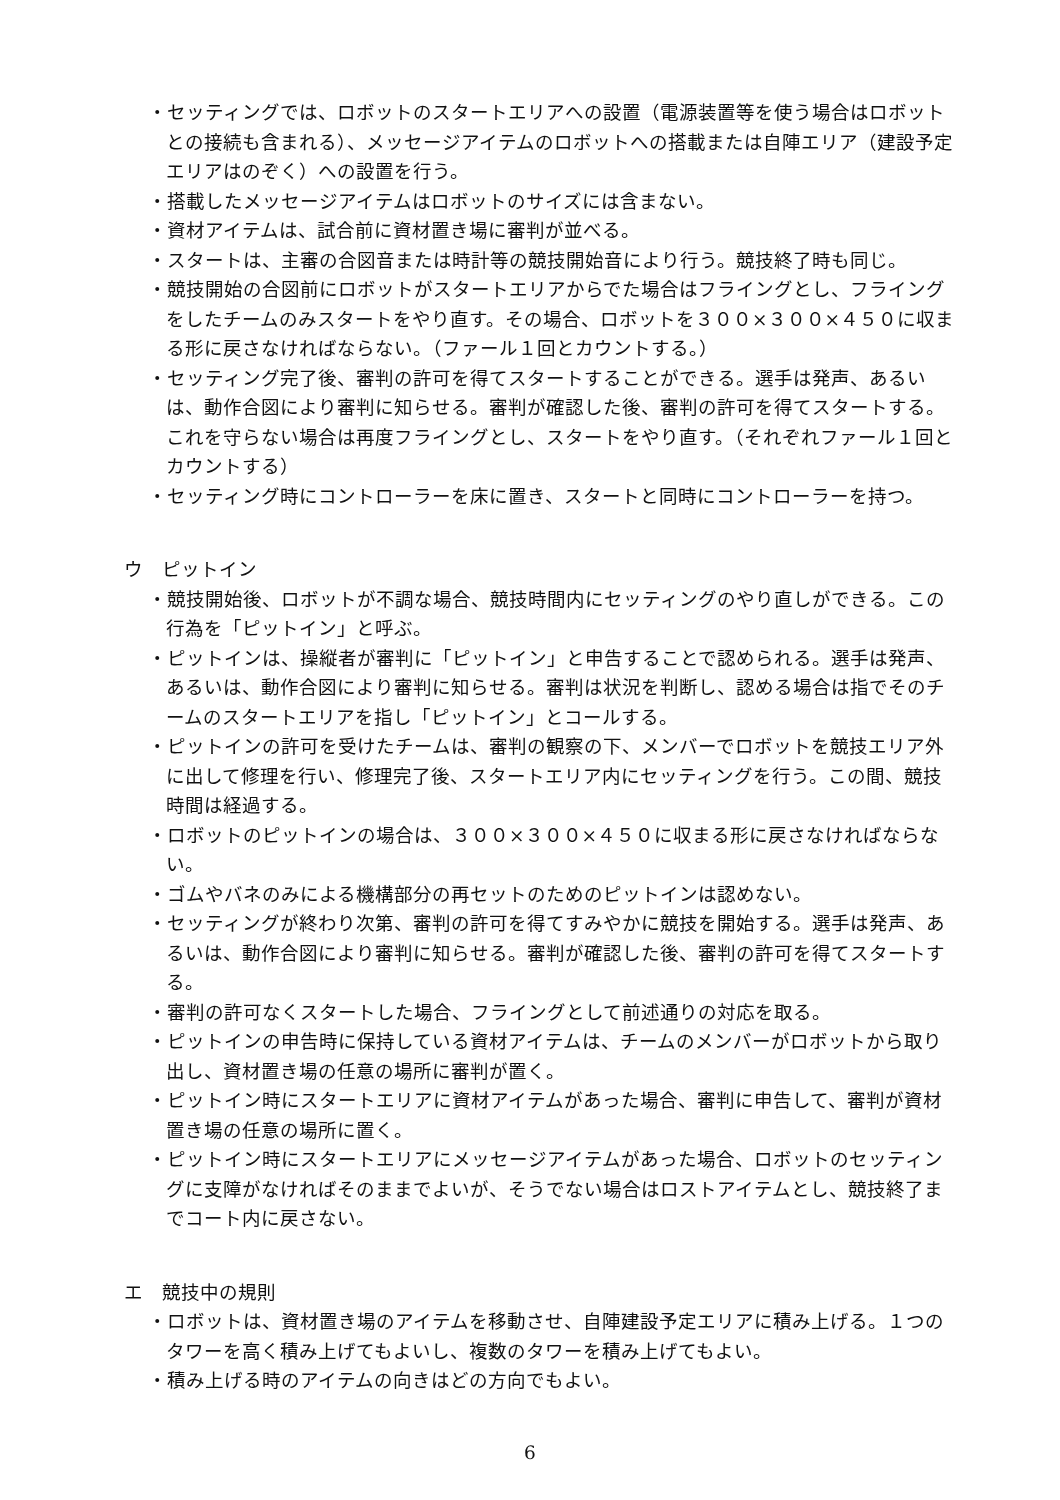・セッティングでは、ロボットのスタートエリアへの設置（電源装置等を使う場合はロボットとの接続も含まれる）、メッセージアイテムのロボットへの搭載または自陣エリア（建設予定エリアはのぞく）への設置を行う。
・搭載したメッセージアイテムはロボットのサイズには含まない。
・資材アイテムは、試合前に資材置き場に審判が並べる。
・スタートは、主審の合図音または時計等の競技開始音により行う。競技終了時も同じ。
・競技開始の合図前にロボットがスタートエリアからでた場合はフライングとし、フライングをしたチームのみスタートをやり直す。その場合、ロボットを３００×３００×４５０に収まる形に戻さなければならない。（ファール１回とカウントする。）
・セッティング完了後、審判の許可を得てスタートすることができる。選手は発声、あるいは、動作合図により審判に知らせる。審判が確認した後、審判の許可を得てスタートする。これを守らない場合は再度フライングとし、スタートをやり直す。（それぞれファール１回とカウントする）
・セッティング時にコントローラーを床に置き、スタートと同時にコントローラーを持つ。
ウ　ピットイン
・競技開始後、ロボットが不調な場合、競技時間内にセッティングのやり直しができる。この行為を「ピットイン」と呼ぶ。
・ピットインは、操縦者が審判に「ピットイン」と申告することで認められる。選手は発声、あるいは、動作合図により審判に知らせる。審判は状況を判断し、認める場合は指でそのチームのスタートエリアを指し「ピットイン」とコールする。
・ピットインの許可を受けたチームは、審判の観察の下、メンバーでロボットを競技エリア外に出して修理を行い、修理完了後、スタートエリア内にセッティングを行う。この間、競技時間は経過する。
・ロボットのピットインの場合は、３００×３００×４５０に収まる形に戻さなければならない。
・ゴムやバネのみによる機構部分の再セットのためのピットインは認めない。
・セッティングが終わり次第、審判の許可を得てすみやかに競技を開始する。選手は発声、あるいは、動作合図により審判に知らせる。審判が確認した後、審判の許可を得てスタートする。
・審判の許可なくスタートした場合、フライングとして前述通りの対応を取る。
・ピットインの申告時に保持している資材アイテムは、チームのメンバーがロボットから取り出し、資材置き場の任意の場所に審判が置く。
・ピットイン時にスタートエリアに資材アイテムがあった場合、審判に申告して、審判が資材置き場の任意の場所に置く。
・ピットイン時にスタートエリアにメッセージアイテムがあった場合、ロボットのセッティングに支障がなければそのままでよいが、そうでない場合はロストアイテムとし、競技終了までコート内に戻さない。
エ　競技中の規則
・ロボットは、資材置き場のアイテムを移動させ、自陣建設予定エリアに積み上げる。１つのタワーを高く積み上げてもよいし、複数のタワーを積み上げてもよい。
・積み上げる時のアイテムの向きはどの方向でもよい。
6